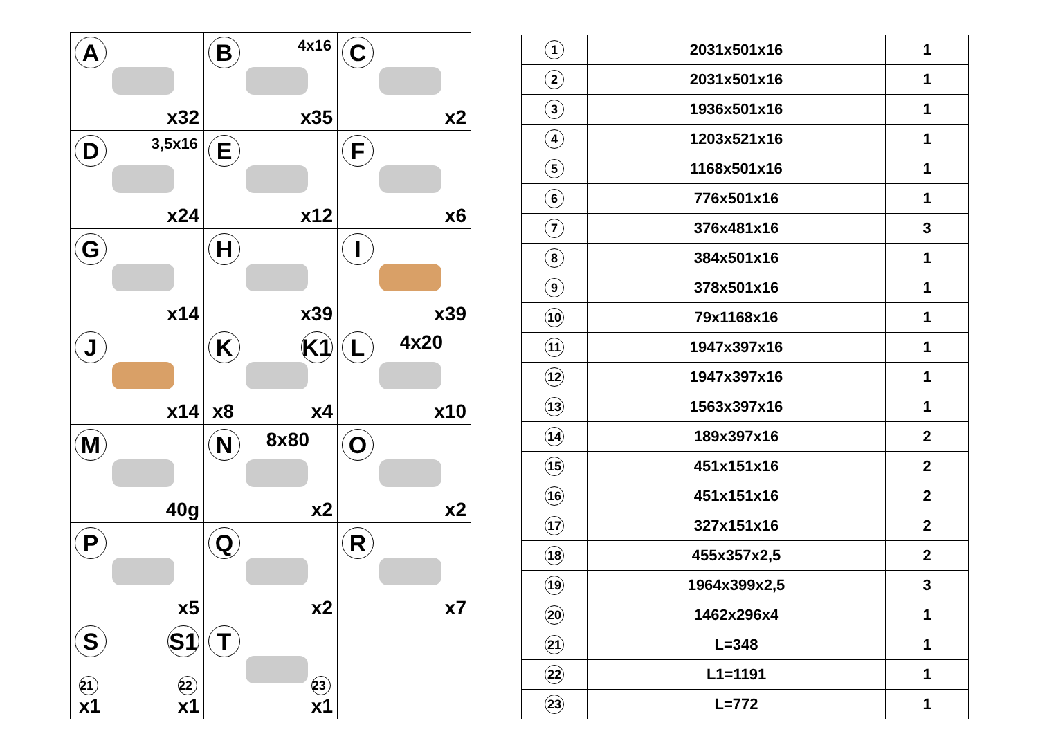| A x32 | B 4x16 x35 | C x2 |
| D 3,5x16 x24 | E x12 | F x6 |
| G x14 | H x39 | I x39 |
| J x14 | K K1 x8 x4 | L 4x20 x10 |
| M 40g | N 8x80 x2 | O x2 |
| P x5 | Q x2 | R x7 |
| S S1 21 x1 22 x1 | T 23 x1 | |
| 1 | 2031x501x16 | 1 |
| 2 | 2031x501x16 | 1 |
| 3 | 1936x501x16 | 1 |
| 4 | 1203x521x16 | 1 |
| 5 | 1168x501x16 | 1 |
| 6 | 776x501x16 | 1 |
| 7 | 376x481x16 | 3 |
| 8 | 384x501x16 | 1 |
| 9 | 378x501x16 | 1 |
| 10 | 79x1168x16 | 1 |
| 11 | 1947x397x16 | 1 |
| 12 | 1947x397x16 | 1 |
| 13 | 1563x397x16 | 1 |
| 14 | 189x397x16 | 2 |
| 15 | 451x151x16 | 2 |
| 16 | 451x151x16 | 2 |
| 17 | 327x151x16 | 2 |
| 18 | 455x357x2,5 | 2 |
| 19 | 1964x399x2,5 | 3 |
| 20 | 1462x296x4 | 1 |
| 21 | L=348 | 1 |
| 22 | L1=1191 | 1 |
| 23 | L=772 | 1 |